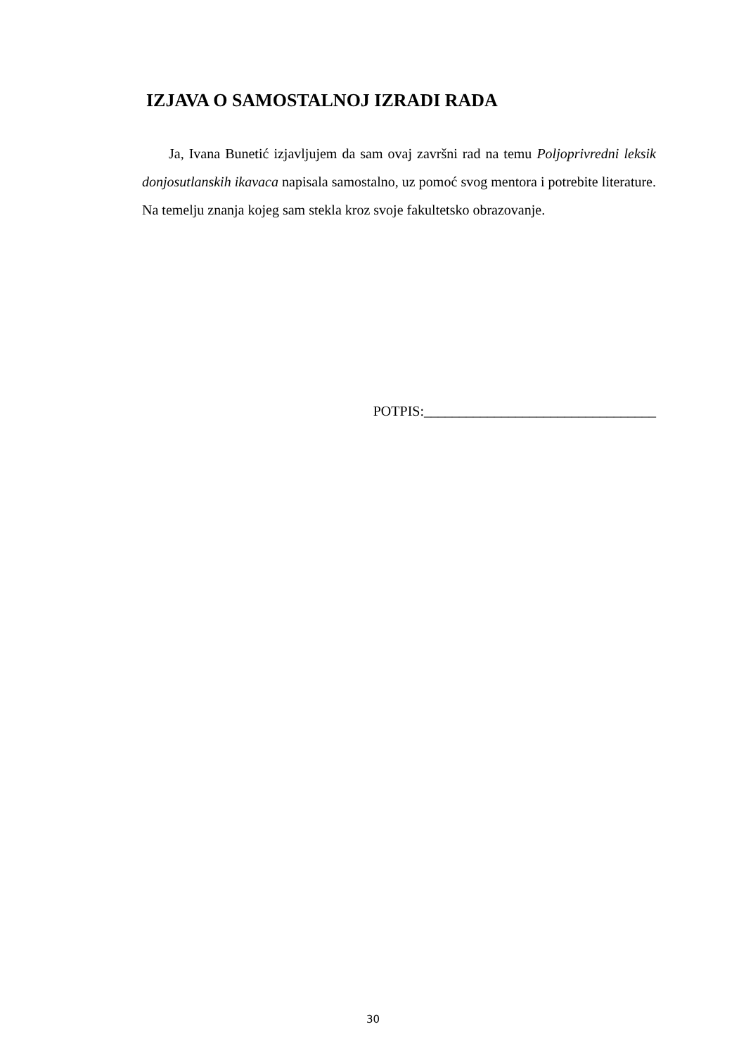IZJAVA O SAMOSTALNOJ IZRADI RADA
Ja, Ivana Bunetić izjavljujem da sam ovaj završni rad na temu Poljoprivredni leksik donjosutlanskih ikavaca napisala samostalno, uz pomoć svog mentora i potrebite literature. Na temelju znanja kojeg sam stekla kroz svoje fakultetsko obrazovanje.
POTPIS:_________________________________
30